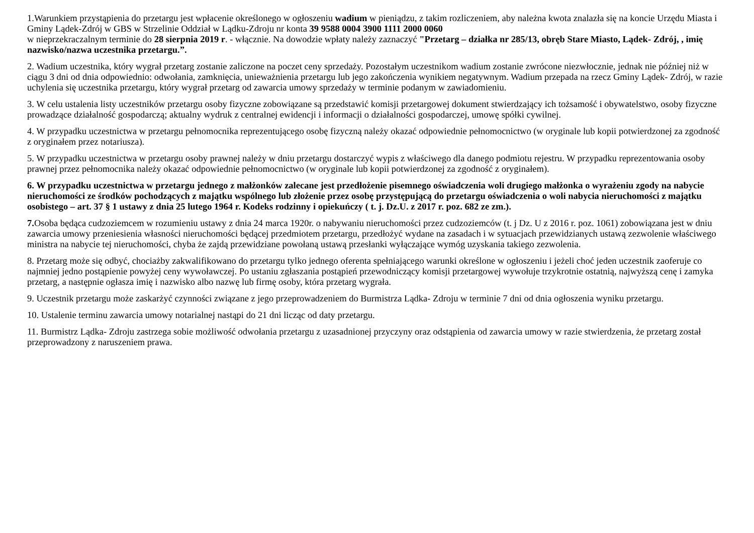1.Warunkiem przystąpienia do przetargu jest wpłacenie określonego w ogłoszeniu wadium w pieniądzu, z takim rozliczeniem, aby należna kwota znalazła się na koncie Urzędu Miasta i Gminy Lądek-Zdrój w GBS w Strzelinie Oddział w Lądku-Zdroju nr konta 39 9588 0004 3900 1111 2000 0060
w nieprzekraczalnym terminie do 28 sierpnia 2019 r. - włącznie. Na dowodzie wpłaty należy zaznaczyć "Przetarg – działka nr 285/13, obręb Stare Miasto, Lądek- Zdrój, , imię nazwisko/nazwa uczestnika przetargu.”.
2. Wadium uczestnika, który wygrał przetarg zostanie zaliczone na poczet ceny sprzedaży. Pozostałym uczestnikom wadium zostanie zwrócone niezwłocznie, jednak nie później niż w ciągu 3 dni od dnia odpowiednio: odwołania, zamknięcia, unieważnienia przetargu lub jego zakończenia wynikiem negatywnym. Wadium przepada na rzecz Gminy Lądek- Zdrój, w razie uchylenia się uczestnika przetargu, który wygrał przetarg od zawarcia umowy sprzedaży w terminie podanym w zawiadomieniu.
3. W celu ustalenia listy uczestników przetargu osoby fizyczne zobowiązane są przedstawić komisji przetargowej dokument stwierdzający ich tożsamość i obywatelstwo, osoby fizyczne prowadzące działalność gospodarczą; aktualny wydruk z centralnej ewidencji i informacji o działalności gospodarczej, umowę spółki cywilnej.
4. W przypadku uczestnictwa w przetargu pełnomocnika reprezentującego osobę fizyczną należy okazać odpowiednie pełnomocnictwo (w oryginale lub kopii potwierdzonej za zgodność z oryginałem przez notariusza).
5. W przypadku uczestnictwa w przetargu osoby prawnej należy w dniu przetargu dostarczyć wypis z właściwego dla danego podmiotu rejestru. W przypadku reprezentowania osoby prawnej przez pełnomocnika należy okazać odpowiednie pełnomocnictwo (w oryginale lub kopii potwierdzonej za zgodność z oryginałem).
6. W przypadku uczestnictwa w przetargu jednego z małżonków zalecane jest przedłożenie pisemnego oświadczenia woli drugiego małżonka o wyrażeniu zgody na nabycie nieruchomości ze środków pochodzących z majątku wspólnego lub złożenie przez osobę przystępującą do przetargu oświadczenia o woli nabycia nieruchomości z majątku osobistego – art. 37 § 1 ustawy z dnia 25 lutego 1964 r. Kodeks rodzinny i opiekuńczy ( t. j. Dz.U. z 2017 r. poz. 682 ze zm.).
7. Osoba będąca cudzoziemcem w rozumieniu ustawy z dnia 24 marca 1920r. o nabywaniu nieruchomości przez cudzoziemców (t. j Dz. U z 2016 r. poz. 1061) zobowiązana jest w dniu zawarcia umowy przeniesienia własności nieruchomości będącej przedmiotem przetargu, przedłożyć wydane na zasadach i w sytuacjach przewidzianych ustawą zezwolenie właściwego ministra na nabycie tej nieruchomości, chyba że zajdą przewidziane powołaną ustawą przesłanki wyłączające wymóg uzyskania takiego zezwolenia.
8. Przetarg może się odbyć, chociażby zakwalifikowano do przetargu tylko jednego oferenta spełniającego warunki określone w ogłoszeniu i jeżeli choć jeden uczestnik zaoferuje co najmniej jedno postąpienie powyżej ceny wywoławczej. Po ustaniu zgłaszania postąpień przewodniczący komisji przetargowej wywołuje trzykrotnie ostatnią, najwyższą cenę i zamyka przetarg, a następnie ogłasza imię i nazwisko albo nazwę lub firmę osoby, która przetarg wygrała.
9. Uczestnik przetargu może zaskarżyć czynności związane z jego przeprowadzeniem do Burmistrza Lądka- Zdroju w terminie 7 dni od dnia ogłoszenia wyniku przetargu.
10. Ustalenie terminu zawarcia umowy notarialnej nastąpi do 21 dni licząc od daty przetargu.
11. Burmistrz Lądka- Zdroju zastrzega sobie możliwość odwołania przetargu z uzasadnionej przyczyny oraz odstąpienia od zawarcia umowy w razie stwierdzenia, że przetarg został przeprowadzony z naruszeniem prawa.